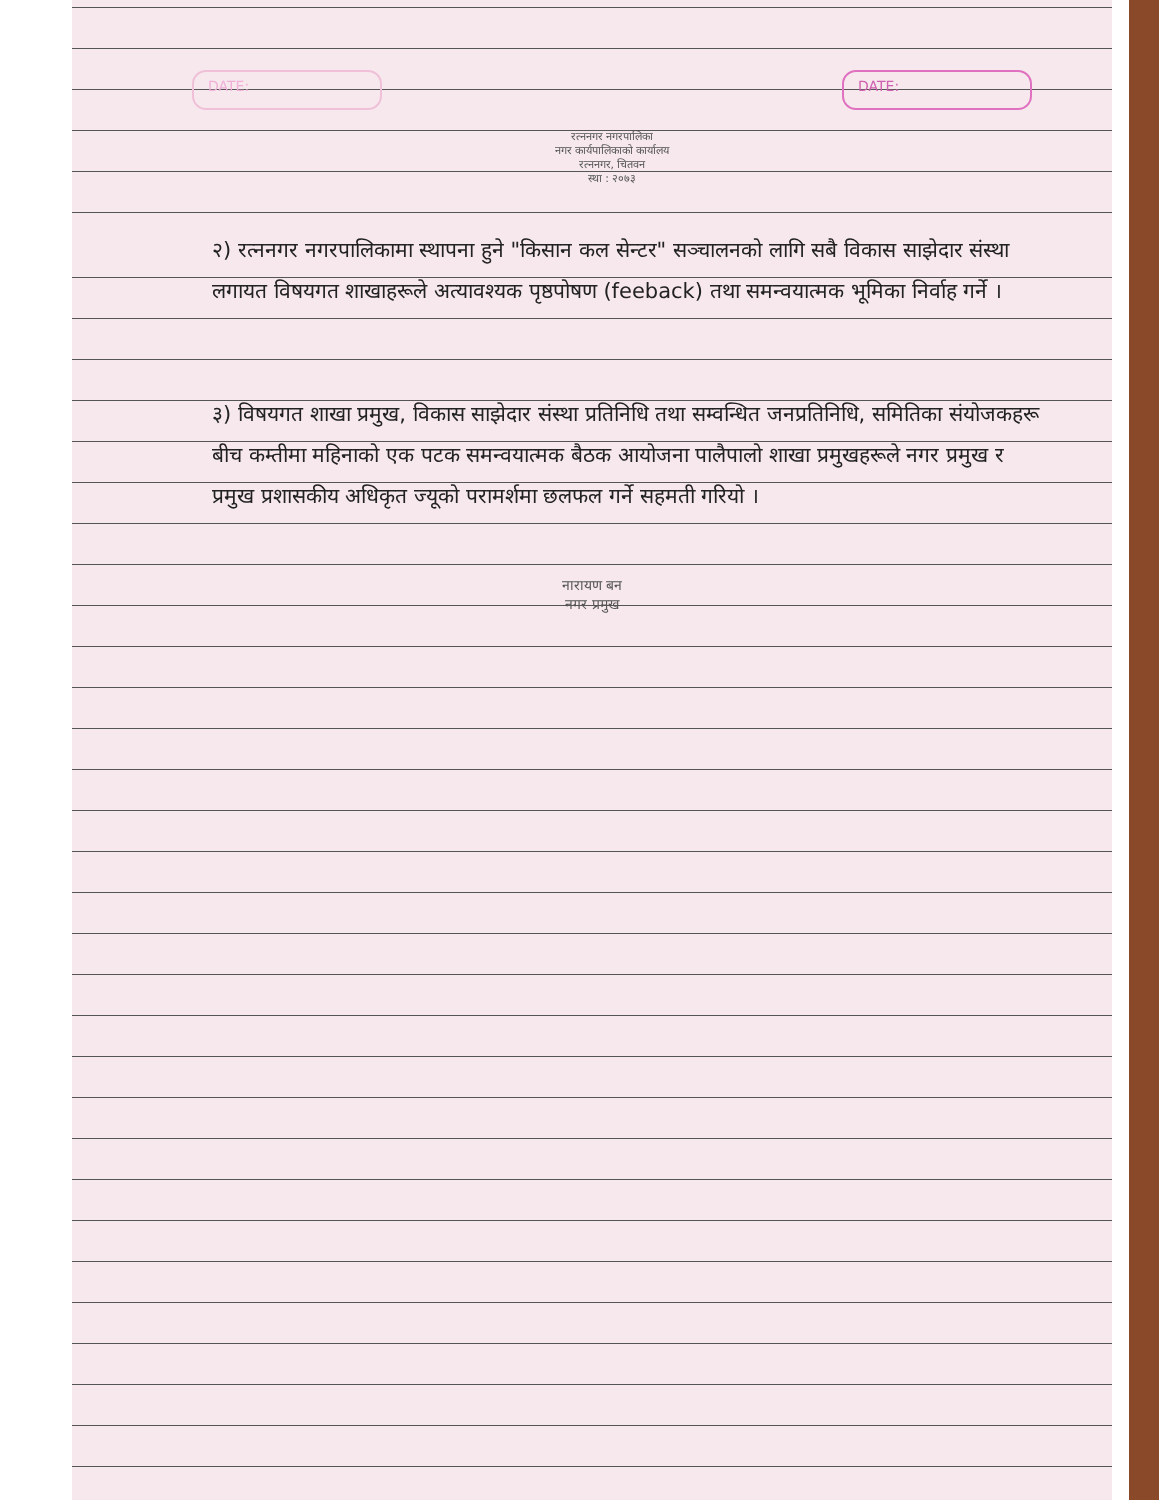DATE:
रत्ननगर नगरपालिका
नगर कार्यपालिकाको कार्यालय
रत्ननगर, चितवन
स्था : २०७३
DATE:
२) रत्ननगर नगरपालिकामा स्थापना हुने "किसान कल सेन्टर" सञ्चालनको लागि सबै विकास साझेदार संस्था लगायत विषयगत शाखाहरूले अत्यावश्यक पृष्ठपोषण (feeback) तथा समन्वयात्मक भूमिका निर्वाह गर्ने ।
३) विषयगत शाखा प्रमुख, विकास साझेदार संस्था प्रतिनिधि तथा सम्वन्धित जनप्रतिनिधि, समितिका संयोजकहरू बीच कम्तीमा महिनाको एक पटक समन्वयात्मक बैठक आयोजना पालैपालो शाखा प्रमुखहरूले नगर प्रमुख र प्रमुख प्रशासकीय अधिकृत ज्यूको परामर्शमा छलफल गर्ने सहमती गरियो ।
नारायण बन
नगर प्रमुख